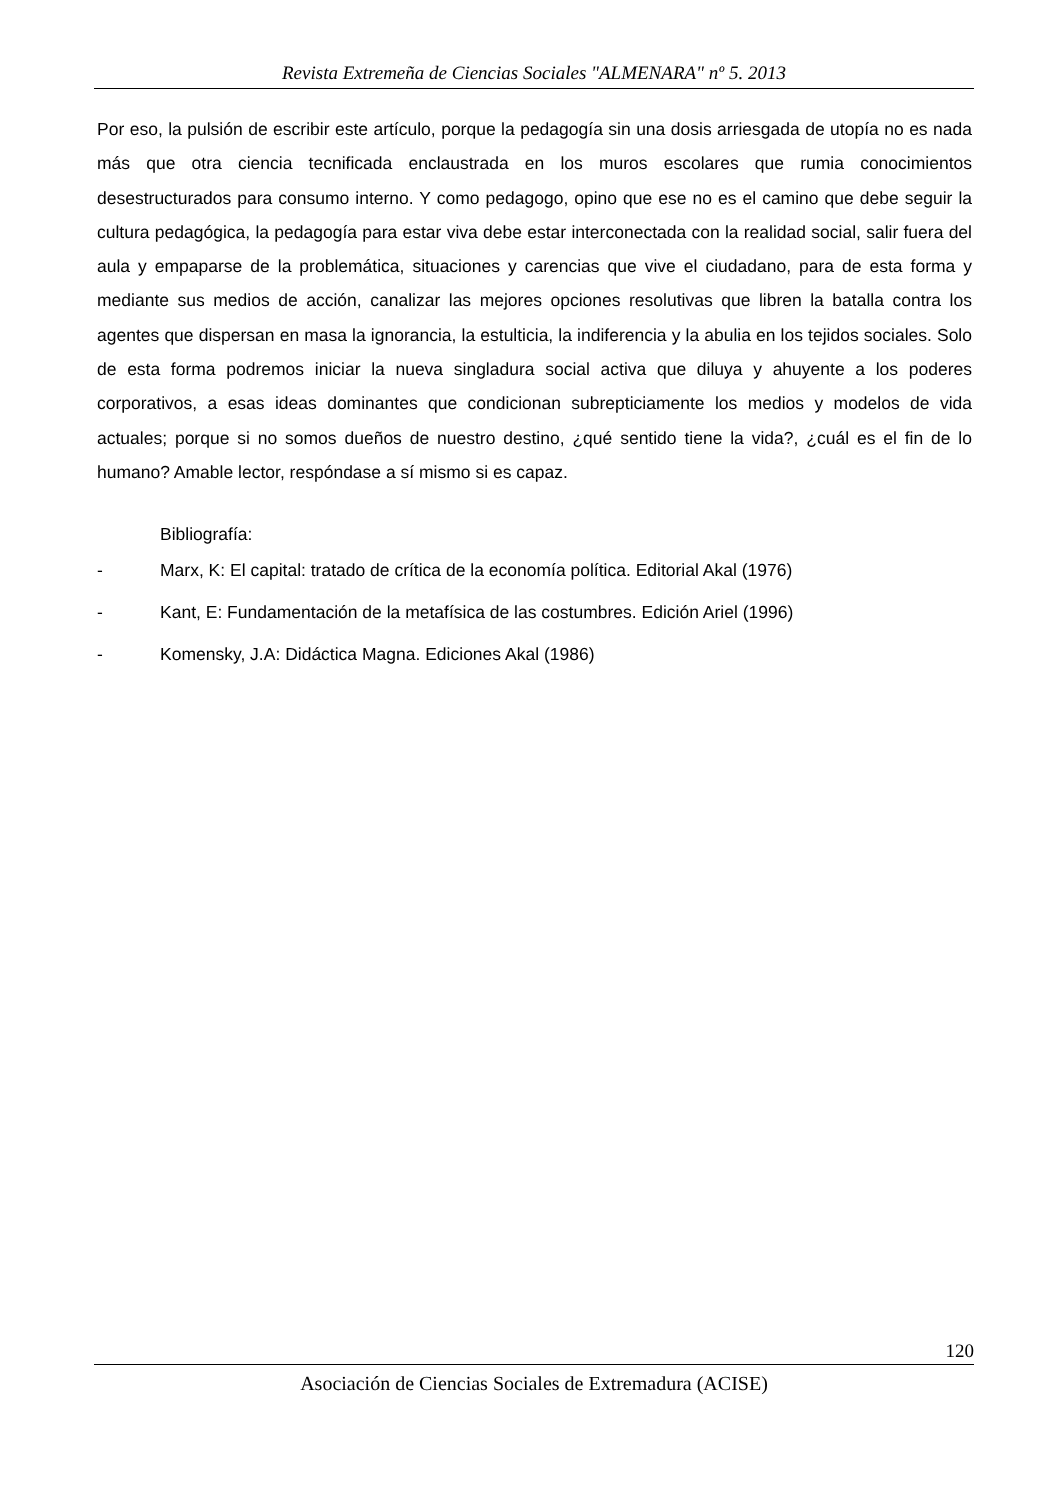Revista Extremeña de Ciencias Sociales "ALMENARA" nº 5. 2013
Por eso, la pulsión de escribir este artículo, porque la pedagogía sin una dosis arriesgada de utopía no es nada más que otra ciencia tecnificada enclaustrada en los muros escolares que rumia conocimientos desestructurados para consumo interno. Y como pedagogo, opino que ese no es el camino que debe seguir la cultura pedagógica, la pedagogía para estar viva debe estar interconectada con la realidad social, salir fuera del aula y empaparse de la problemática, situaciones y carencias que vive el ciudadano, para de esta forma y mediante sus medios de acción, canalizar las mejores opciones resolutivas que libren la batalla contra los agentes que dispersan en masa la ignorancia, la estulticia, la indiferencia y la abulia en los tejidos sociales. Solo de esta forma podremos iniciar la nueva singladura social activa que diluya y ahuyente a los poderes corporativos, a esas ideas dominantes que condicionan subrepticiamente los medios y modelos de vida actuales; porque si no somos dueños de nuestro destino, ¿qué sentido tiene la vida?, ¿cuál es el fin de lo humano? Amable lector, respóndase a sí mismo si es capaz.
Bibliografía:
- Marx, K: El capital: tratado de crítica de la economía política. Editorial Akal (1976)
- Kant, E: Fundamentación de la metafísica de las costumbres. Edición Ariel (1996)
- Komensky, J.A: Didáctica Magna. Ediciones Akal (1986)
120
Asociación de Ciencias Sociales de Extremadura (ACISE)